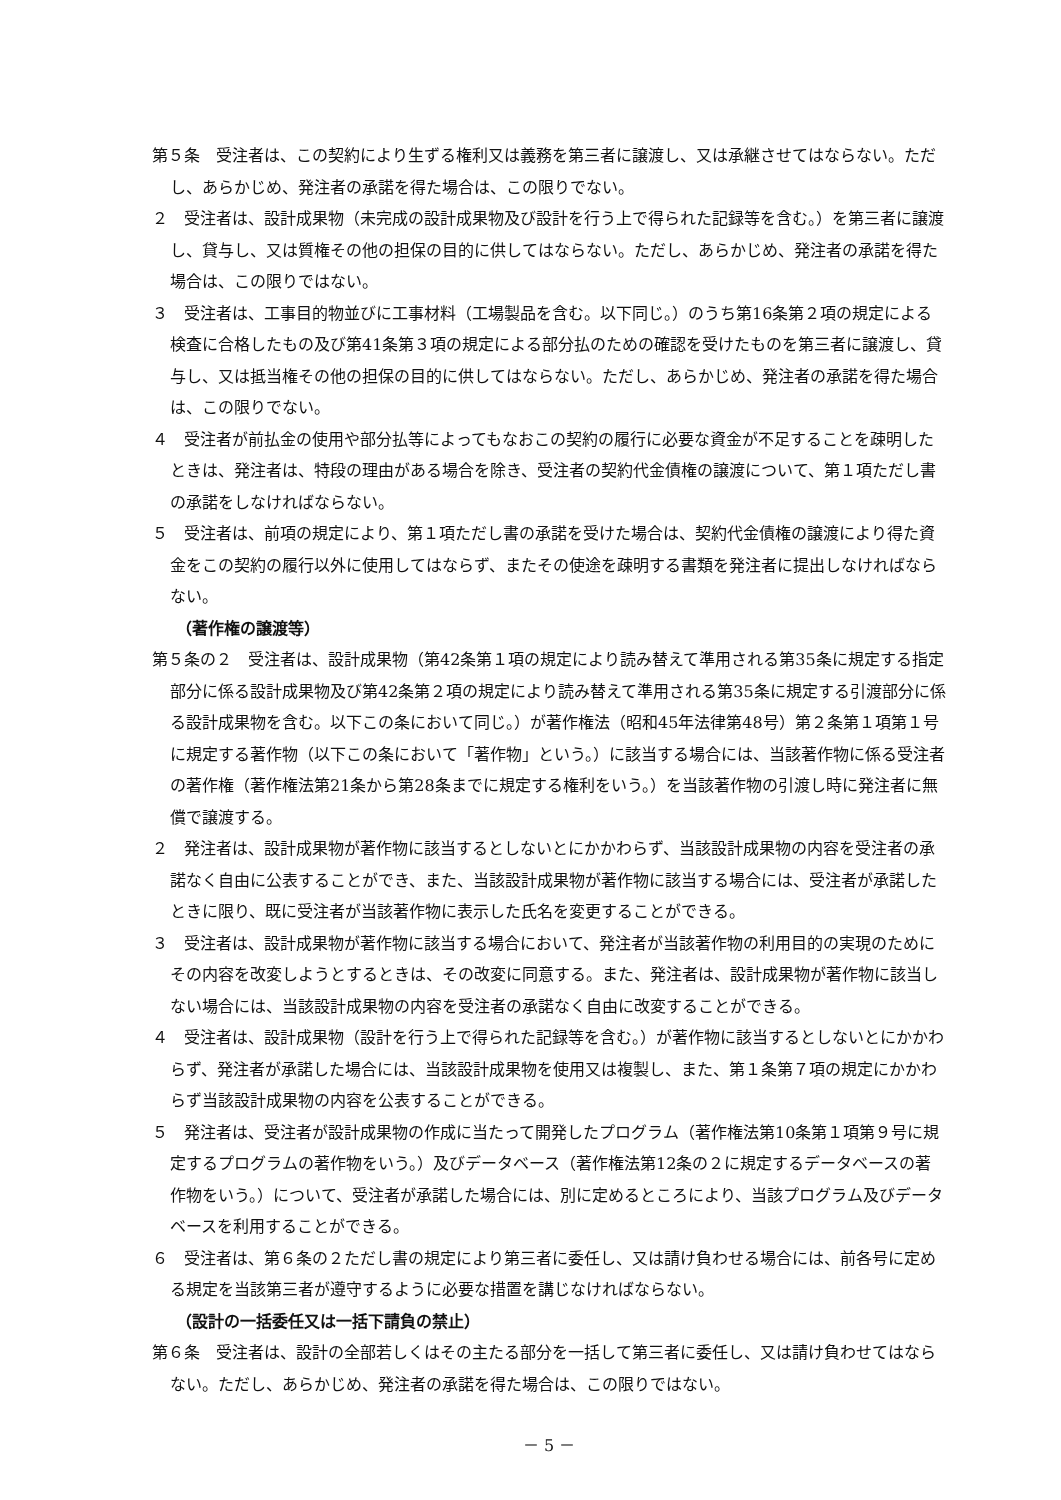第５条　受注者は、この契約により生ずる権利又は義務を第三者に譲渡し、又は承継させてはならない。ただし、あらかじめ、発注者の承諾を得た場合は、この限りでない。
２　受注者は、設計成果物（未完成の設計成果物及び設計を行う上で得られた記録等を含む。）を第三者に譲渡し、貸与し、又は質権その他の担保の目的に供してはならない。ただし、あらかじめ、発注者の承諾を得た場合は、この限りではない。
３　受注者は、工事目的物並びに工事材料（工場製品を含む。以下同じ。）のうち第16条第２項の規定による検査に合格したもの及び第41条第３項の規定による部分払のための確認を受けたものを第三者に譲渡し、貸与し、又は抵当権その他の担保の目的に供してはならない。ただし、あらかじめ、発注者の承諾を得た場合は、この限りでない。
４　受注者が前払金の使用や部分払等によってもなおこの契約の履行に必要な資金が不足することを疎明したときは、発注者は、特段の理由がある場合を除き、受注者の契約代金債権の譲渡について、第１項ただし書の承諾をしなければならない。
５　受注者は、前項の規定により、第１項ただし書の承諾を受けた場合は、契約代金債権の譲渡により得た資金をこの契約の履行以外に使用してはならず、またその使途を疎明する書類を発注者に提出しなければならない。
（著作権の譲渡等）
第５条の２　受注者は、設計成果物（第42条第１項の規定により読み替えて準用される第35条に規定する指定部分に係る設計成果物及び第42条第２項の規定により読み替えて準用される第35条に規定する引渡部分に係る設計成果物を含む。以下この条において同じ。）が著作権法（昭和45年法律第48号）第２条第１項第１号に規定する著作物（以下この条において「著作物」という。）に該当する場合には、当該著作物に係る受注者の著作権（著作権法第21条から第28条までに規定する権利をいう。）を当該著作物の引渡し時に発注者に無償で譲渡する。
２　発注者は、設計成果物が著作物に該当するとしないとにかかわらず、当該設計成果物の内容を受注者の承諾なく自由に公表することができ、また、当該設計成果物が著作物に該当する場合には、受注者が承諾したときに限り、既に受注者が当該著作物に表示した氏名を変更することができる。
３　受注者は、設計成果物が著作物に該当する場合において、発注者が当該著作物の利用目的の実現のためにその内容を改変しようとするときは、その改変に同意する。また、発注者は、設計成果物が著作物に該当しない場合には、当該設計成果物の内容を受注者の承諾なく自由に改変することができる。
４　受注者は、設計成果物（設計を行う上で得られた記録等を含む。）が著作物に該当するとしないとにかかわらず、発注者が承諾した場合には、当該設計成果物を使用又は複製し、また、第１条第７項の規定にかかわらず当該設計成果物の内容を公表することができる。
５　発注者は、受注者が設計成果物の作成に当たって開発したプログラム（著作権法第10条第１項第９号に規定するプログラムの著作物をいう。）及びデータベース（著作権法第12条の２に規定するデータベースの著作物をいう。）について、受注者が承諾した場合には、別に定めるところにより、当該プログラム及びデータベースを利用することができる。
６　受注者は、第６条の２ただし書の規定により第三者に委任し、又は請け負わせる場合には、前各号に定める規定を当該第三者が遵守するように必要な措置を講じなければならない。
（設計の一括委任又は一括下請負の禁止）
第６条　受注者は、設計の全部若しくはその主たる部分を一括して第三者に委任し、又は請け負わせてはならない。ただし、あらかじめ、発注者の承諾を得た場合は、この限りではない。
－ 5 －